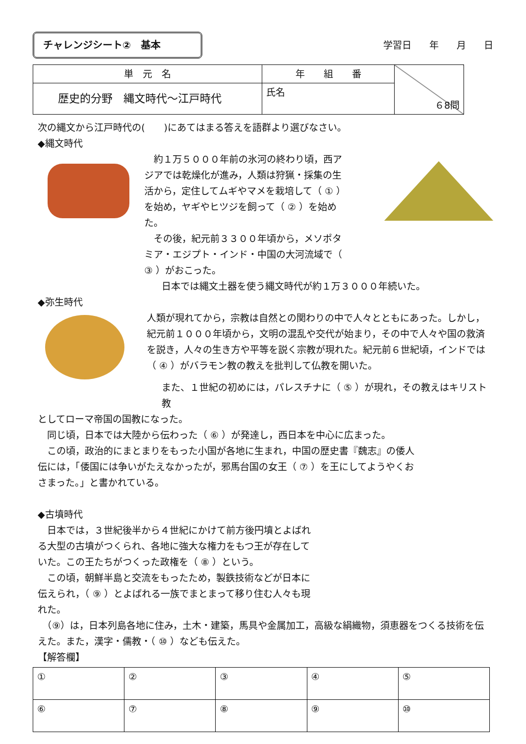チャレンジシート②　基本
学習日 年 月 日
| 単 元 名 | 年 組 番 | ６8問 |
| 歴史的分野 縄文時代～江戸時代 | 氏名 | |
次の縄文から江戸時代の(　　)にあてはまる答えを語群より選びなさい。
◆縄文時代
　約１万５０００年前の氷河の終わり頃，西アジアでは乾燥化が進み，人類は狩猟・採集の生活から，定住してムギやマメを栽培して（ ① ）を始め，ヤギやヒツジを飼って（ ② ）を始めた。
　その後，紀元前３３００年頃から，メソポタミア・エジプト・インド・中国の大河流域で（ ③ ）がおこった。
日本では縄文土器を使う縄文時代が約１万３０００年続いた。
◆弥生時代
人類が現れてから，宗教は自然との関わりの中で人々とともにあった。しかし，紀元前１０００年頃から，文明の混乱や交代が始まり，その中で人々や国の救済を説き，人々の生き方や平等を説く宗教が現れた。紀元前６世紀頃，インドでは（ ④ ）がバラモン教の教えを批判して仏教を開いた。
また、１世紀の初めには，パレスチナに（ ⑤ ）が現れ，その教えはキリスト教
としてローマ帝国の国教になった。
　同じ頃，日本では大陸から伝わった（ ⑥ ）が発達し，西日本を中心に広まった。
　この頃，政治的にまとまりをもった小国が各地に生まれ，中国の歴史書『魏志』の倭人伝には，「倭国には争いがたえなかったが，邪馬台国の女王（ ⑦ ）を王にしてようやくおさまった。」と書かれている。
◆古墳時代
　日本では，３世紀後半から４世紀にかけて前方後円墳とよばれる大型の古墳がつくられ、各地に強大な権力をもつ王が存在していた。この王たちがつくった政権を（ ⑧ ）という。
　この頃，朝鮮半島と交流をもったため，製鉄技術などが日本に伝えられ，（ ⑨ ）とよばれる一族でまとまって移り住む人々も現れた。
　（⑨）は，日本列島各地に住み，土木・建築，馬具や金属加工，高級な絹織物，須恵器をつくる技術を伝えた。また，漢字・儒教・（ ⑩ ）なども伝えた。
【解答欄】
| ① | ② | ③ | ④ | ⑤ |
| ⑥ | ⑦ | ⑧ | ⑨ | ⑩ |